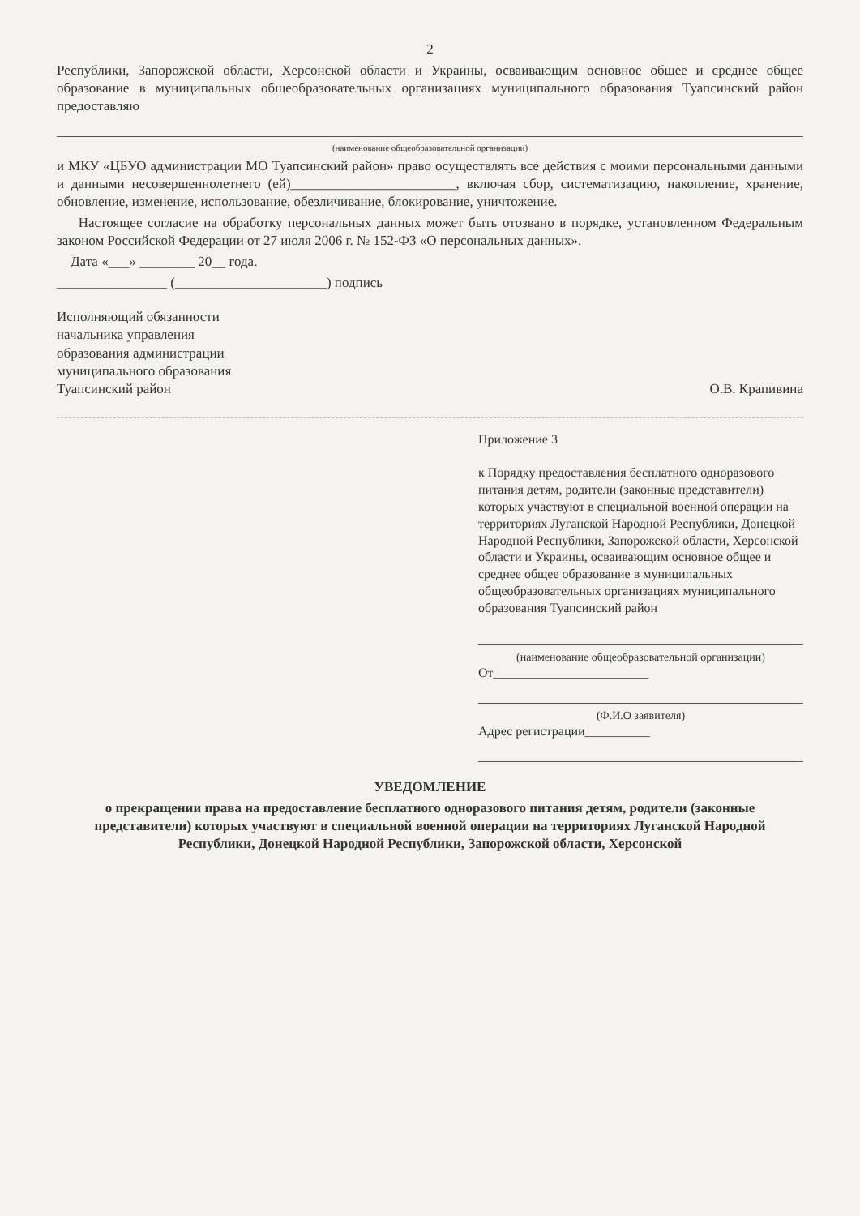2
Республики, Запорожской области, Херсонской области и Украины, осваивающим основное общее и среднее общее образование в муниципальных общеобразовательных организациях муниципального образования Туапсинский район предоставляю
(наименование общеобразовательной организации)
и МКУ «ЦБУО администрации МО Туапсинский район» право осуществлять все действия с моими персональными данными и данными несовершеннолетнего (ей)________________________, включая сбор, систематизацию, накопление, хранение, обновление, изменение, использование, обезличивание, блокирование, уничтожение.
Настоящее согласие на обработку персональных данных может быть отозвано в порядке, установленном Федеральным законом Российской Федерации от 27 июля 2006 г. № 152-ФЗ «О персональных данных».
Дата «___» ________ 20__ года.
________________ (______________________) подпись
Исполняющий обязанности
начальника управления
образования администрации
муниципального образования
Туапсинский район
О.В. Крапивина
Приложение 3
к Порядку предоставления бесплатного одноразового питания детям, родители (законные представители) которых участвуют в специальной военной операции на территориях Луганской Народной Республики, Донецкой Народной Республики, Запорожской области, Херсонской области и Украины, осваивающим основное общее и среднее общее образование в муниципальных общеобразовательных организациях муниципального образования Туапсинский район
(наименование общеобразовательной организации)
От________________________
(Ф.И.О заявителя)
Адрес регистрации__________
УВЕДОМЛЕНИЕ
о прекращении права на предоставление бесплатного одноразового питания детям, родители (законные представители) которых участвуют в специальной военной операции на территориях Луганской Народной Республики, Донецкой Народной Республики, Запорожской области, Херсонской